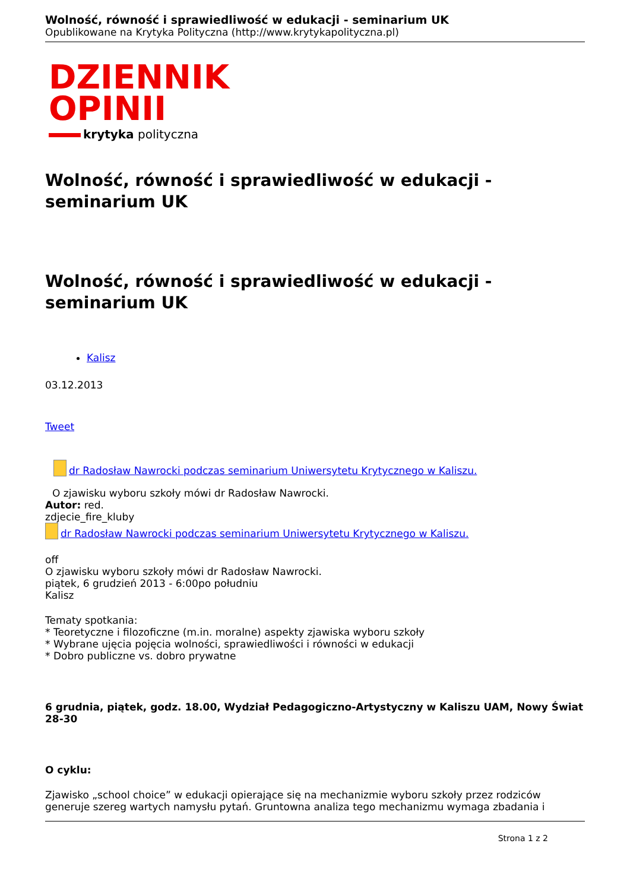Wolność, równość i sprawiedliwość w edukacji - seminarium UK
Opublikowane na Krytyka Polityczna (http://www.krytykapolityczna.pl)
DZIENNIK
OPINII
krytyka polityczna
Wolność, równość i sprawiedliwość w edukacji - seminarium UK
Wolność, równość i sprawiedliwość w edukacji - seminarium UK
Kalisz
03.12.2013
Tweet
dr Radosław Nawrocki podczas seminarium Uniwersytetu Krytycznego w Kaliszu.
O zjawisku wyboru szkoły mówi dr Radosław Nawrocki.
Autor: red.
zdjecie_fire_kluby
dr Radosław Nawrocki podczas seminarium Uniwersytetu Krytycznego w Kaliszu.
off
O zjawisku wyboru szkoły mówi dr Radosław Nawrocki.
piątek, 6 grudzień 2013 - 6:00po południu
Kalisz
Tematy spotkania:
* Teoretyczne i filozoficzne (m.in. moralne) aspekty zjawiska wyboru szkoły
* Wybrane ujęcia pojęcia wolności, sprawiedliwości i równości w edukacji
* Dobro publiczne vs. dobro prywatne
6 grudnia, piątek, godz. 18.00, Wydział Pedagogiczno-Artystyczny w Kaliszu UAM, Nowy Świat 28-30
O cyklu:
Zjawisko „school choice” w edukacji opierające się na mechanizmie wyboru szkoły przez rodziców generuje szereg wartych namysłu pytań. Gruntowna analiza tego mechanizmu wymaga zbadania i
Strona 1 z 2